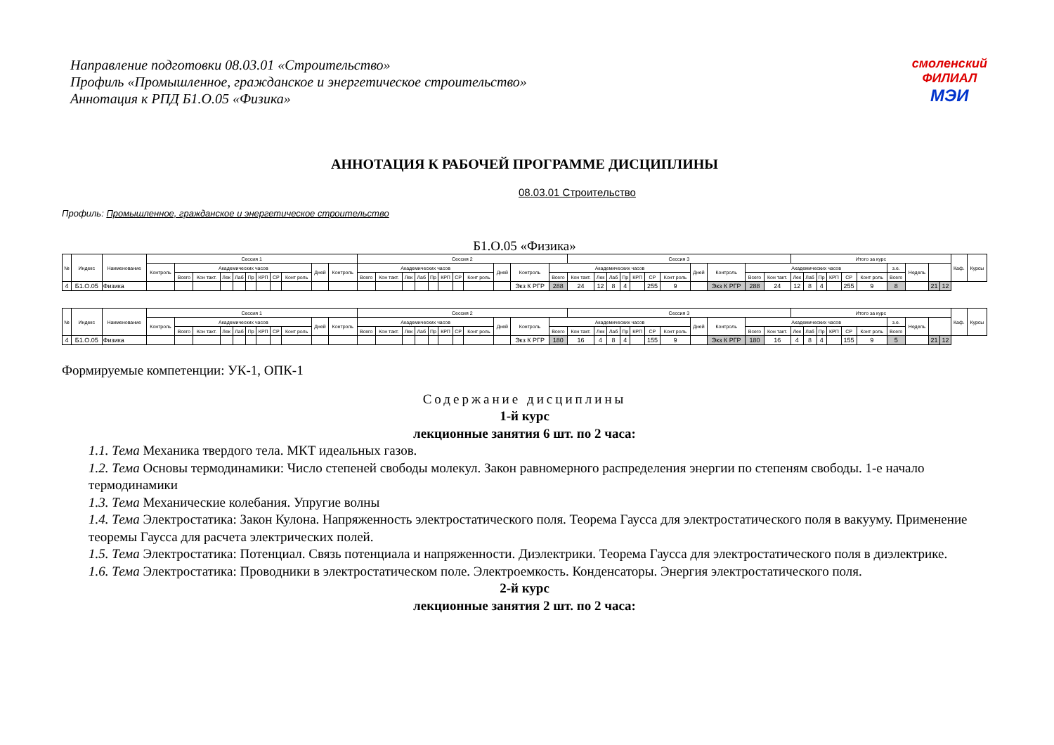Направление подготовки 08.03.01 «Строительство»
Профиль «Промышленное, гражданское и энергетическое строительство»
Аннотация к РПД Б1.О.05 «Физика»
смоленский
ФИЛИАЛ
МЭИ
АННОТАЦИЯ К РАБОЧЕЙ ПРОГРАММЕ ДИСЦИПЛИНЫ
08.03.01 Строительство
Профиль: Промышленное, гражданское и энергетическое строительство
Б1.О.05 «Физика»
| № | Индекс | Наименование | Сессия 1 | | | | | | | | | | | Сессия 2 | | | | | | | | | | | Сессия 3 | | | | | | | | | | | Итого за курс | | | | | | | | | | Каф. | Курсы |
| --- | --- | --- | --- | --- | --- | --- | --- | --- | --- | --- | --- | --- | --- | --- | --- | --- | --- | --- | --- | --- | --- | --- | --- | --- | --- | --- | --- | --- | --- | --- | --- | --- | --- | --- | --- | --- | --- | --- | --- | --- | --- | --- | --- | --- | --- | --- | --- |
| | | | Контроль | Академических часов | | | | | | | | Дней | Контроль | Академических часов | | | | | | | | Дней | Контроль | Академических часов | | | | | | | | Дней | Контроль | Академических часов | | | | | | | | з.е. | Недель | | | | |
| | | | | Всего | Кон такт. | Лек | Лаб | Пр | КРП | СР | Конт роль | | | Всего | Кон такт. | Лек | Лаб | Пр | КРП | СР | Конт роль | | | Всего | Кон такт. | Лек | Лаб | Пр | КРП | СР | Конт роль | | | Всего | Кон такт. | Лек | Лаб | Пр | КРП | СР | Конт роль | Всего | | | | | |
| 4 | Б1.О.05 | Физика | | | | | | | | | | | | | | | | | | | | | Экз К РГР | 288 | 24 | 12 | 8 | 4 | | 255 | 9 | | Экз К РГР | 288 | 24 | 12 | 8 | 4 | | 255 | 9 | 8 | | 21 | 12 | | |
| № | Индекс | Наименование | Сессия 1 | | | | | | | | | | | Сессия 2 | | | | | | | | | | | Сессия 3 | | | | | | | | | | | Итого за курс | | | | | | | | | | Каф. | Курсы |
| --- | --- | --- | --- | --- | --- | --- | --- | --- | --- | --- | --- | --- | --- | --- | --- | --- | --- | --- | --- | --- | --- | --- | --- | --- | --- | --- | --- | --- | --- | --- | --- | --- | --- | --- | --- | --- | --- | --- | --- | --- | --- | --- | --- | --- | --- | --- | --- |
| | | | Контроль | Академических часов | | | | | | | | Дней | Контроль | Академических часов | | | | | | | | Дней | Контроль | Академических часов | | | | | | | | Дней | Контроль | Академических часов | | | | | | | | з.е. | Недель | | | | |
| | | | | Всего | Кон такт. | Лек | Лаб | Пр | КРП | СР | Конт роль | | | Всего | Кон такт. | Лек | Лаб | Пр | КРП | СР | Конт роль | | | Всего | Кон такт. | Лек | Лаб | Пр | КРП | СР | Конт роль | | | Всего | Кон такт. | Лек | Лаб | Пр | КРП | СР | Конт роль | Всего | | | | | |
| 4 | Б1.О.05 | Физика | | | | | | | | | | | | | | | | | | | | | Экз К РГР | 180 | 16 | 4 | 8 | 4 | | 155 | 9 | | Экз К РГР | 180 | 16 | 4 | 8 | 4 | | 155 | 9 | 5 | | 21 | 12 | | |
Формируемые компетенции: УК-1, ОПК-1
Содержание дисциплины
1-й курс
лекционные занятия 6 шт. по 2 часа:
1.1. Тема Механика твердого тела. МКТ идеальных газов.
1.2. Тема Основы термодинамики: Число степеней свободы молекул. Закон равномерного распределения энергии по степеням свободы. 1-е начало термодинамики
1.3. Тема Механические колебания. Упругие волны
1.4. Тема Электростатика: Закон Кулона. Напряженность электростатического поля. Теорема Гаусса для электростатического поля в вакууму. Применение теоремы Гаусса для расчета электрических полей.
1.5. Тема Электростатика: Потенциал. Связь потенциала и напряженности. Диэлектрики. Теорема Гаусса для электростатического поля в диэлектрике.
1.6. Тема Электростатика: Проводники в электростатическом поле. Электроемкость. Конденсаторы. Энергия электростатического поля.
2-й курс
лекционные занятия 2 шт. по 2 часа: